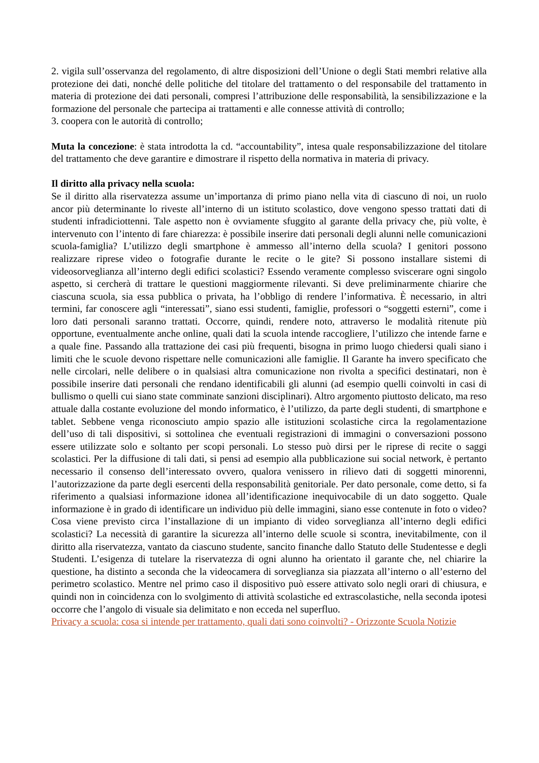2. vigila sull’osservanza del regolamento, di altre disposizioni dell’Unione o degli Stati membri relative alla protezione dei dati, nonché delle politiche del titolare del trattamento o del responsabile del trattamento in materia di protezione dei dati personali, compresi l’attribuzione delle responsabilità, la sensibilizzazione e la formazione del personale che partecipa ai trattamenti e alle connesse attività di controllo;
3. coopera con le autorità di controllo;
Muta la concezione: è stata introdotta la cd. “accountability”, intesa quale responsabilizzazione del titolare del trattamento che deve garantire e dimostrare il rispetto della normativa in materia di privacy.
Il diritto alla privacy nella scuola:
Se il diritto alla riservatezza assume un’importanza di primo piano nella vita di ciascuno di noi, un ruolo ancor più determinante lo riveste all’interno di un istituto scolastico, dove vengono spesso trattati dati di studenti infradiciottenni. Tale aspetto non è ovviamente sfuggito al garante della privacy che, più volte, è intervenuto con l’intento di fare chiarezza: è possibile inserire dati personali degli alunni nelle comunicazioni scuola-famiglia? L’utilizzo degli smartphone è ammesso all’interno della scuola? I genitori possono realizzare riprese video o fotografie durante le recite o le gite? Si possono installare sistemi di videosorveglianza all’interno degli edifici scolastici? Essendo veramente complesso sviscerare ogni singolo aspetto, si cercherà di trattare le questioni maggiormente rilevanti. Si deve preliminarmente chiarire che ciascuna scuola, sia essa pubblica o privata, ha l’obbligo di rendere l’informativa. È necessario, in altri termini, far conoscere agli “interessati”, siano essi studenti, famiglie, professori o “soggetti esterni”, come i loro dati personali saranno trattati. Occorre, quindi, rendere noto, attraverso le modalità ritenute più opportune, eventualmente anche online, quali dati la scuola intende raccogliere, l’utilizzo che intende farne e a quale fine. Passando alla trattazione dei casi più frequenti, bisogna in primo luogo chiedersi quali siano i limiti che le scuole devono rispettare nelle comunicazioni alle famiglie. Il Garante ha invero specificato che nelle circolari, nelle delibere o in qualsiasi altra comunicazione non rivolta a specifici destinatari, non è possibile inserire dati personali che rendano identificabili gli alunni (ad esempio quelli coinvolti in casi di bullismo o quelli cui siano state comminate sanzioni disciplinari). Altro argomento piuttosto delicato, ma reso attuale dalla costante evoluzione del mondo informatico, è l’utilizzo, da parte degli studenti, di smartphone e tablet. Sebbene venga riconosciuto ampio spazio alle istituzioni scolastiche circa la regolamentazione dell’uso di tali dispositivi, si sottolinea che eventuali registrazioni di immagini o conversazioni possono essere utilizzate solo e soltanto per scopi personali. Lo stesso può dirsi per le riprese di recite o saggi scolastici. Per la diffusione di tali dati, si pensi ad esempio alla pubblicazione sui social network, è pertanto necessario il consenso dell’interessato ovvero, qualora venissero in rilievo dati di soggetti minorenni, l’autorizzazione da parte degli esercenti della responsabilità genitoriale. Per dato personale, come detto, si fa riferimento a qualsiasi informazione idonea all’identificazione inequivocabile di un dato soggetto. Quale informazione è in grado di identificare un individuo più delle immagini, siano esse contenute in foto o video? Cosa viene previsto circa l’installazione di un impianto di video sorveglianza all’interno degli edifici scolastici? La necessità di garantire la sicurezza all’interno delle scuole si scontra, inevitabilmente, con il diritto alla riservatezza, vantato da ciascuno studente, sancito finanche dallo Statuto delle Studentesse e degli Studenti. L’esigenza di tutelare la riservatezza di ogni alunno ha orientato il garante che, nel chiarire la questione, ha distinto a seconda che la videocamera di sorveglianza sia piazzata all’interno o all’esterno del perimetro scolastico. Mentre nel primo caso il dispositivo può essere attivato solo negli orari di chiusura, e quindi non in coincidenza con lo svolgimento di attività scolastiche ed extrascolastiche, nella seconda ipotesi occorre che l’angolo di visuale sia delimitato e non ecceda nel superfluo.
Privacy a scuola: cosa si intende per trattamento, quali dati sono coinvolti? - Orizzonte Scuola Notizie